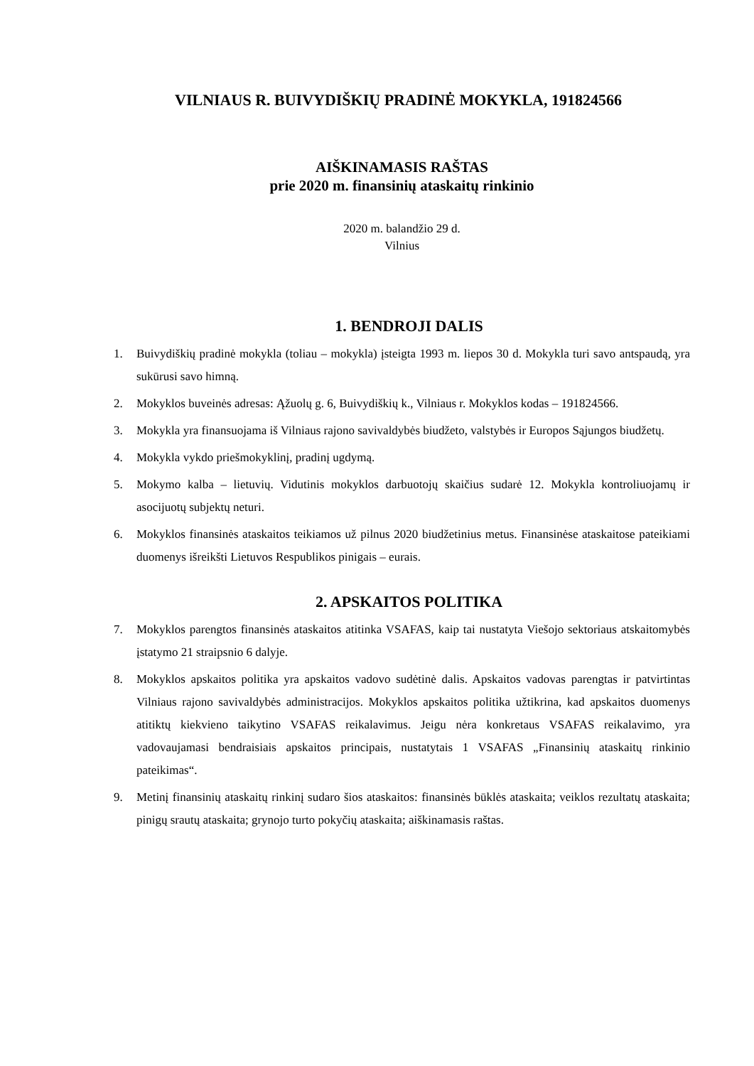VILNIAUS R. BUIVYDIŠKIŲ PRADINĖ MOKYKLA, 191824566
AIŠKINAMASIS RAŠTAS
prie 2020 m. finansinių ataskaitų rinkinio
2020 m. balandžio 29 d.
Vilnius
1. BENDROJI DALIS
1. Buivydiškių pradinė mokykla (toliau – mokykla) įsteigta 1993 m. liepos 30 d. Mokykla turi savo antspaudą, yra sukūrusi savo himną.
2. Mokyklos buveinės adresas: Ąžuolų g. 6, Buivydiškių k., Vilniaus r. Mokyklos kodas – 191824566.
3. Mokykla yra finansuojama iš Vilniaus rajono savivaldybės biudžeto, valstybės ir Europos Sąjungos biudžetų.
4. Mokykla vykdo priešmokyklinį, pradinį ugdymą.
5. Mokymo kalba – lietuvių. Vidutinis mokyklos darbuotojų skaičius sudarė 12. Mokykla kontroliuojamų ir asocijuotų subjektų neturi.
6. Mokyklos finansinės ataskaitos teikiamos už pilnus 2020 biudžetinius metus. Finansinėse ataskaitose pateikiami duomenys išreikšti Lietuvos Respublikos pinigais – eurais.
2. APSKAITOS POLITIKA
7. Mokyklos parengtos finansinės ataskaitos atitinka VSAFAS, kaip tai nustatyta Viešojo sektoriaus atskaitomybės įstatymo 21 straipsnio 6 dalyje.
8. Mokyklos apskaitos politika yra apskaitos vadovo sudėtinė dalis. Apskaitos vadovas parengtas ir patvirtintas Vilniaus rajono savivaldybės administracijos. Mokyklos apskaitos politika užtikrina, kad apskaitos duomenys atitiktų kiekvieno taikytino VSAFAS reikalavimus. Jeigu nėra konkretaus VSAFAS reikalavimo, yra vadovaujamasi bendraisiais apskaitos principais, nustatytais 1 VSAFAS „Finansinių ataskaitų rinkinio pateikimas“.
9. Metinį finansinių ataskaitų rinkinį sudaro šios ataskaitos: finansinės būklės ataskaita; veiklos rezultatų ataskaita; pinigų srautų ataskaita; grynojo turto pokyčių ataskaita; aiškinamasis raštas.